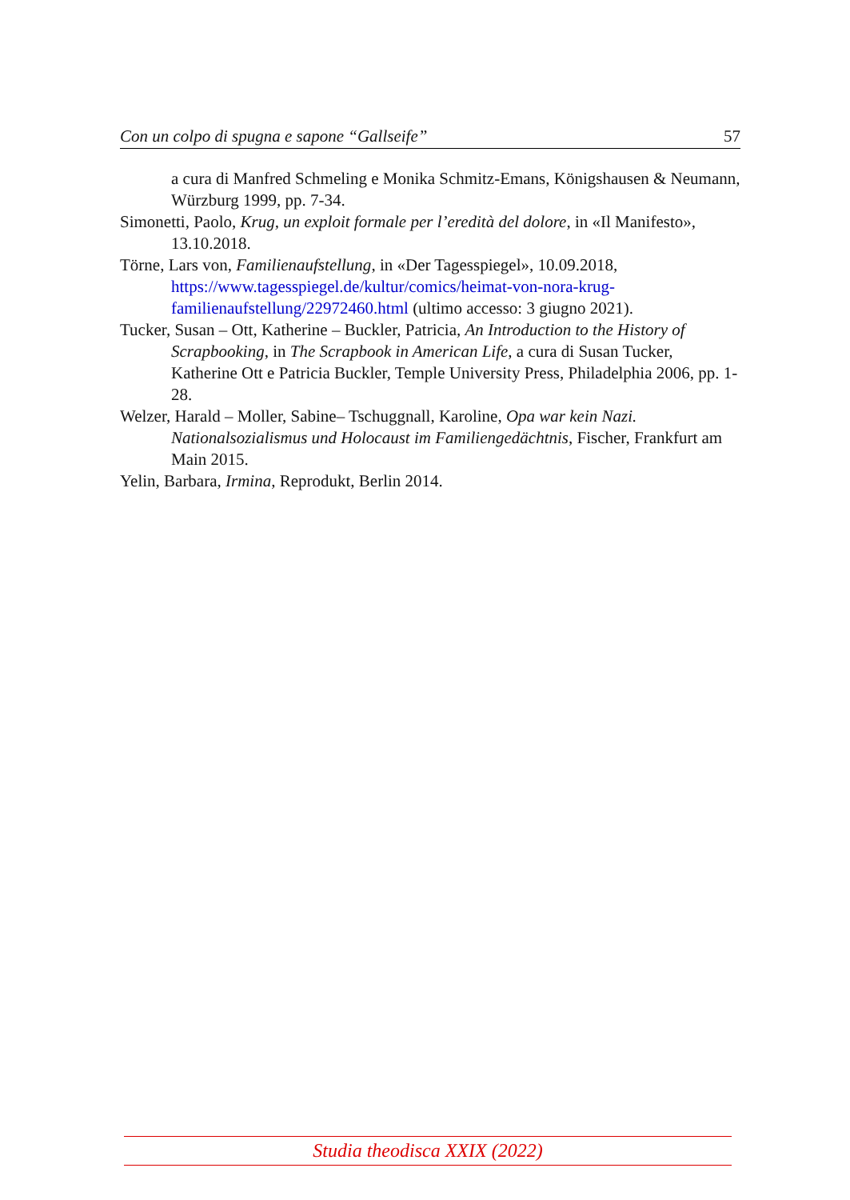Con un colpo di spugna e sapone “Gallseife” 57
a cura di Manfred Schmeling e Monika Schmitz-Emans, Königshausen & Neumann, Würzburg 1999, pp. 7-34.
Simonetti, Paolo, Krug, un exploit formale per l’eredità del dolore, in «Il Manifesto», 13.10.2018.
Törne, Lars von, Familienaufstellung, in «Der Tagesspiegel», 10.09.2018, https://www.tagesspiegel.de/kultur/comics/heimat-von-nora-krug-familienaufstellung/22972460.html (ultimo accesso: 3 giugno 2021).
Tucker, Susan – Ott, Katherine – Buckler, Patricia, An Introduction to the History of Scrapbooking, in The Scrapbook in American Life, a cura di Susan Tucker, Katherine Ott e Patricia Buckler, Temple University Press, Philadelphia 2006, pp. 1-28.
Welzer, Harald – Moller, Sabine– Tschuggnall, Karoline, Opa war kein Nazi. Nationalsozialismus und Holocaust im Familiengedächtnis, Fischer, Frankfurt am Main 2015.
Yelin, Barbara, Irmina, Reprodukt, Berlin 2014.
Studia theodisca XXIX (2022)